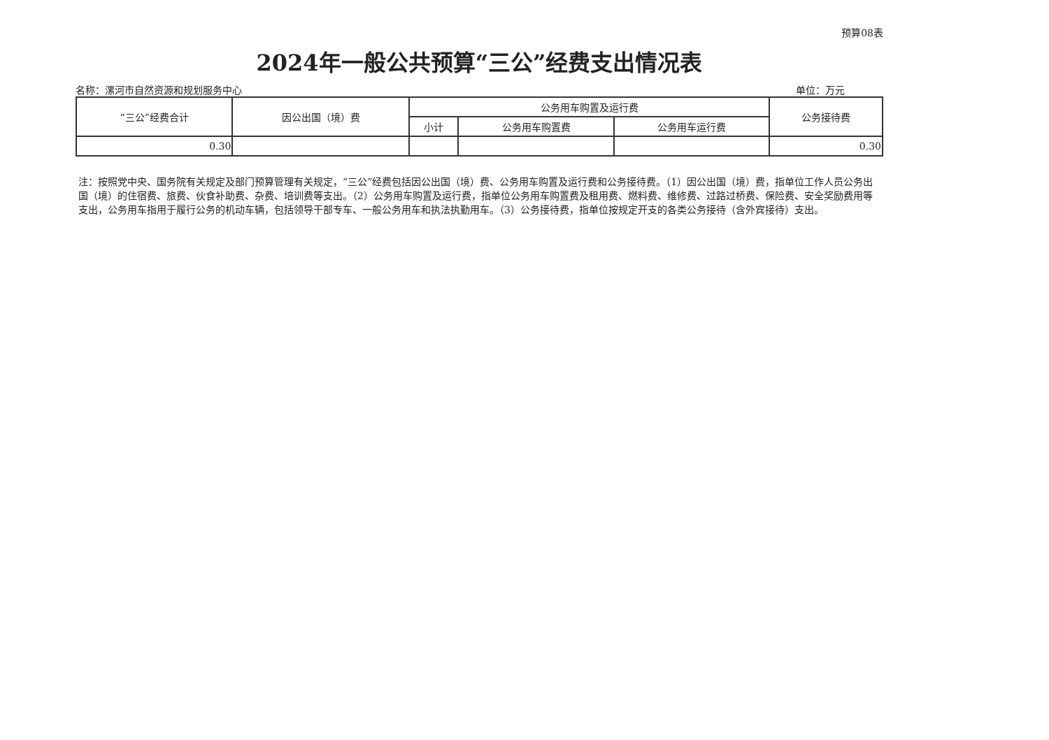预算08表
2024年一般公共预算“三公”经费支出情况表
名称：漯河市自然资源和规划服务中心 单位：万元
| “三公”经费合计 | 因公出国（境）费 | 公务用车购置及运行费 | | | 公务接待费 |
| --- | --- | --- | --- | --- | --- |
| | | 小计 | 公务用车购置费 | 公务用车运行费 | |
| 0.30 | | | | | 0.30 |
注：按照党中央、国务院有关规定及部门预算管理有关规定，“三公”经费包括因公出国（境）费、公务用车购置及运行费和公务接待费。（1）因公出国（境）费，指单位工作人员公务出国（境）的住宿费、旅费、伙食补助费、杂费、培训费等支出。（2）公务用车购置及运行费，指单位公务用车购置费及租用费、燃料费、维修费、过路过桥费、保险费、安全奖励费用等支出，公务用车指用于履行公务的机动车辆，包括领导干部专车、一般公务用车和执法执勤用车。（3）公务接待费，指单位按规定开支的各类公务接待（含外宾接待）支出。